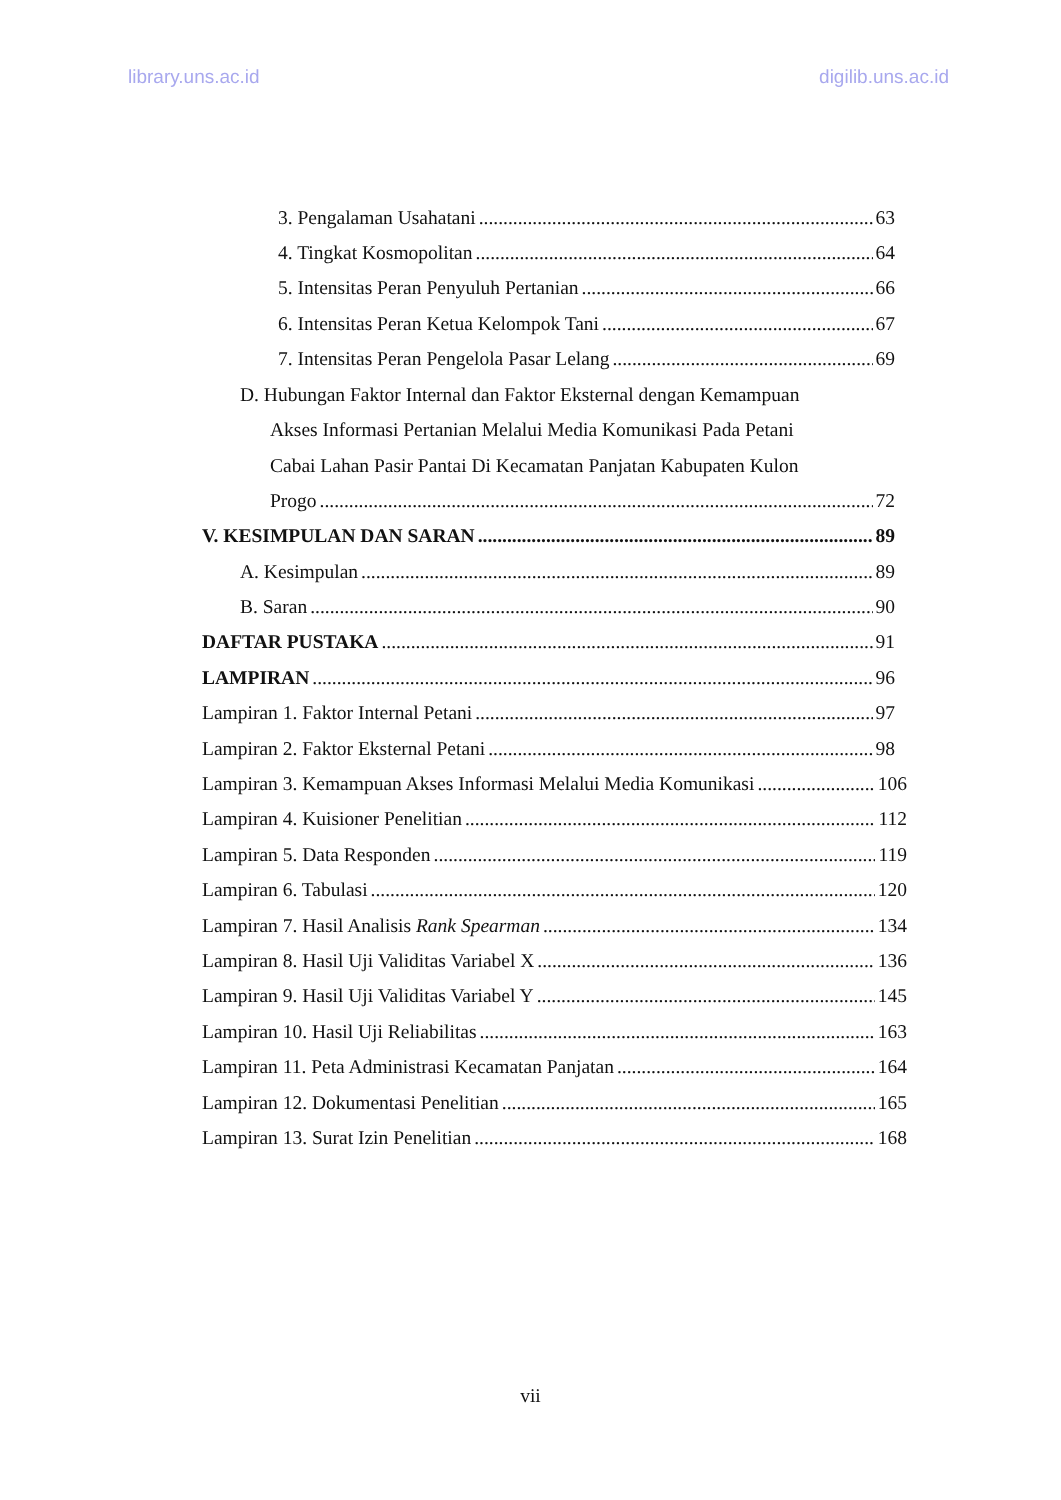library.uns.ac.id digilib.uns.ac.id
3. Pengalaman Usahatani 63
4. Tingkat Kosmopolitan 64
5. Intensitas Peran Penyuluh Pertanian 66
6. Intensitas Peran Ketua Kelompok Tani 67
7. Intensitas Peran Pengelola Pasar Lelang 69
D. Hubungan Faktor Internal dan Faktor Eksternal dengan Kemampuan
Akses Informasi Pertanian Melalui Media Komunikasi Pada Petani
Cabai Lahan Pasir Pantai Di Kecamatan Panjatan Kabupaten Kulon
Progo 72
V. KESIMPULAN DAN SARAN 89
A. Kesimpulan 89
B. Saran 90
DAFTAR PUSTAKA 91
LAMPIRAN 96
Lampiran 1. Faktor Internal Petani 97
Lampiran 2. Faktor Eksternal Petani 98
Lampiran 3. Kemampuan Akses Informasi Melalui Media Komunikasi 106
Lampiran 4. Kuisioner Penelitian 112
Lampiran 5. Data Responden 119
Lampiran 6. Tabulasi 120
Lampiran 7. Hasil Analisis Rank Spearman 134
Lampiran 8. Hasil Uji Validitas Variabel X 136
Lampiran 9. Hasil Uji Validitas Variabel Y 145
Lampiran 10. Hasil Uji Reliabilitas 163
Lampiran 11. Peta Administrasi Kecamatan Panjatan 164
Lampiran 12. Dokumentasi Penelitian 165
Lampiran 13. Surat Izin Penelitian 168
vii